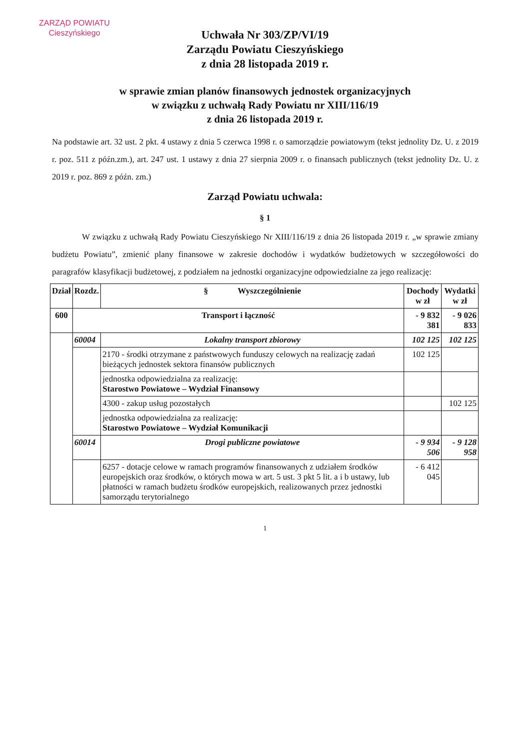ZARZĄD POWIATU
Cieszyńskiego
Uchwała Nr 303/ZP/VI/19
Zarządu Powiatu Cieszyńskiego
z dnia 28 listopada 2019 r.
w sprawie zmian planów finansowych jednostek organizacyjnych
w związku z uchwałą Rady Powiatu nr XIII/116/19
z dnia 26 listopada 2019 r.
Na podstawie art. 32 ust. 2 pkt. 4 ustawy z dnia 5 czerwca 1998 r. o samorządzie powiatowym (tekst jednolity Dz. U. z 2019 r. poz. 511 z późn.zm.), art. 247 ust. 1 ustawy z dnia 27 sierpnia 2009 r. o finansach publicznych (tekst jednolity Dz. U. z 2019 r. poz. 869 z późn. zm.)
Zarząd Powiatu uchwala:
§ 1
W związku z uchwałą Rady Powiatu Cieszyńskiego Nr XIII/116/19 z dnia 26 listopada 2019 r. „w sprawie zmiany budżetu Powiatu”, zmienić plany finansowe w zakresie dochodów i wydatków budżetowych w szczegółowości do paragrafów klasyfikacji budżetowej, z podziałem na jednostki organizacyjne odpowiedzialne za jego realizację:
| Dział | Rozdz. | § Wyszczególnienie | Dochody w zł | Wydatki w zł |
| --- | --- | --- | --- | --- |
| 600 | Transport i łączność | | - 9 832 381 | - 9 026 833 |
| | 60004 | Lokalny transport zbiorowy | 102 125 | 102 125 |
| | | 2170 - środki otrzymane z państwowych funduszy celowych na realizację zadań bieżących jednostek sektora finansów publicznych | 102 125 | |
| | | jednostka odpowiedzialna za realizację: Starostwo Powiatowe – Wydział Finansowy | | |
| | | 4300 - zakup usług pozostałych | | 102 125 |
| | | jednostka odpowiedzialna za realizację: Starostwo Powiatowe – Wydział Komunikacji | | |
| | 60014 | Drogi publiczne powiatowe | - 9 934 506 | - 9 128 958 |
| | | 6257 - dotacje celowe w ramach programów finansowanych z udziałem środków europejskich oraz środków, o których mowa w art. 5 ust. 3 pkt 5 lit. a i b ustawy, lub płatności w ramach budżetu środków europejskich, realizowanych przez jednostki samorządu terytorialnego | - 6 412 045 | |
1